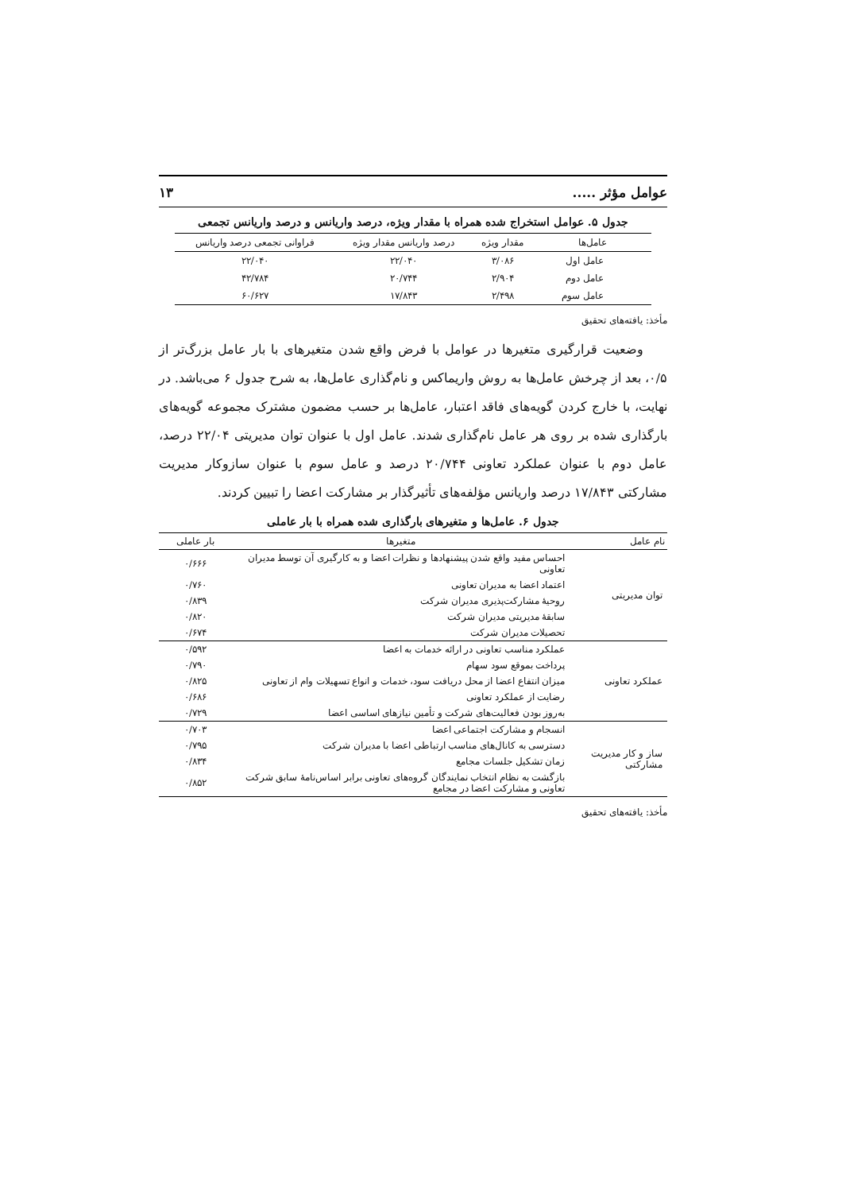عوامل مؤثر ..... ۱۳
جدول ۵. عوامل استخراج شده همراه با مقدار ویژه، درصد واریانس و درصد واریانس تجمعی
| عامل‌ها | مقدار ویژه | درصد واریانس مقدار ویژه | فراوانی تجمعی درصد واریانس |
| --- | --- | --- | --- |
| عامل اول | ۳/۰۸۶ | ۲۲/۰۴۰ | ۲۲/۰۴۰ |
| عامل دوم | ۲/۹۰۴ | ۲۰/۷۴۴ | ۴۲/۷۸۴ |
| عامل سوم | ۲/۴۹۸ | ۱۷/۸۴۳ | ۶۰/۶۲۷ |
مأخذ: یافته‌های تحقیق
وضعیت قرارگیری متغیرها در عوامل با فرض واقع شدن متغیرهای با بار عامل بزرگ‌تر از ۰/۵، بعد از چرخش عامل‌ها به روش واریماکس و نام‌گذاری عامل‌ها، به شرح جدول ۶ می‌باشد. در نهایت، با خارج کردن گویه‌های فاقد اعتبار، عامل‌ها بر حسب مضمون مشترک مجموعه گویه‌های بارگذاری شده بر روی هر عامل نام‌گذاری شدند. عامل اول با عنوان توان مدیریتی ۲۲/۰۴ درصد، عامل دوم با عنوان عملکرد تعاونی ۲۰/۷۴۴ درصد و عامل سوم با عنوان سازوکار مدیریت مشارکتی ۱۷/۸۴۳ درصد واریانس مؤلفه‌های تأثیرگذار بر مشارکت اعضا را تبیین کردند.
جدول ۶. عامل‌ها و متغیرهای بارگذاری شده همراه با بار عاملی
| نام عامل | متغیرها | بار عاملی |
| --- | --- | --- |
| توان مدیریتی | احساس مفید واقع شدن پیشنهادها و نظرات اعضا و به کارگیری آن توسط مدیران تعاونی | ۰/۶۶۶ |
| | اعتماد اعضا به مدیران تعاونی | ۰/۷۶۰ |
| | روحیهٔ مشارکت‌پذیری مدیران شرکت | ۰/۸۳۹ |
| | سابقهٔ مدیریتی مدیران شرکت | ۰/۸۲۰ |
| | تحصیلات مدیران شرکت | ۰/۶۷۴ |
| عملکرد تعاونی | عملکرد مناسب تعاونی در ارائه خدمات به اعضا | ۰/۵۹۲ |
| | پرداخت بموقع سود سهام | ۰/۷۹۰ |
| | میزان انتفاع اعضا از محل دریافت سود، خدمات و انواع تسهیلات وام از تعاونی | ۰/۸۲۵ |
| | رضایت از عملکرد تعاونی | ۰/۶۸۶ |
| | به‌روز بودن فعالیت‌های شرکت و تأمین نیازهای اساسی اعضا | ۰/۷۲۹ |
| ساز و کار مدیریت مشارکتی | انسجام و مشارکت اجتماعی اعضا | ۰/۷۰۳ |
| | دسترسی به کانال‌های مناسب ارتباطی اعضا با مدیران شرکت | ۰/۷۹۵ |
| | زمان تشکیل جلسات مجامع | ۰/۸۳۴ |
| | بازگشت به نظام انتخاب نمایندگان گروه‌های تعاونی برابر اساس‌نامهٔ سابق شرکت تعاونی و مشارکت اعضا در مجامع | ۰/۸۵۲ |
مأخذ: یافته‌های تحقیق